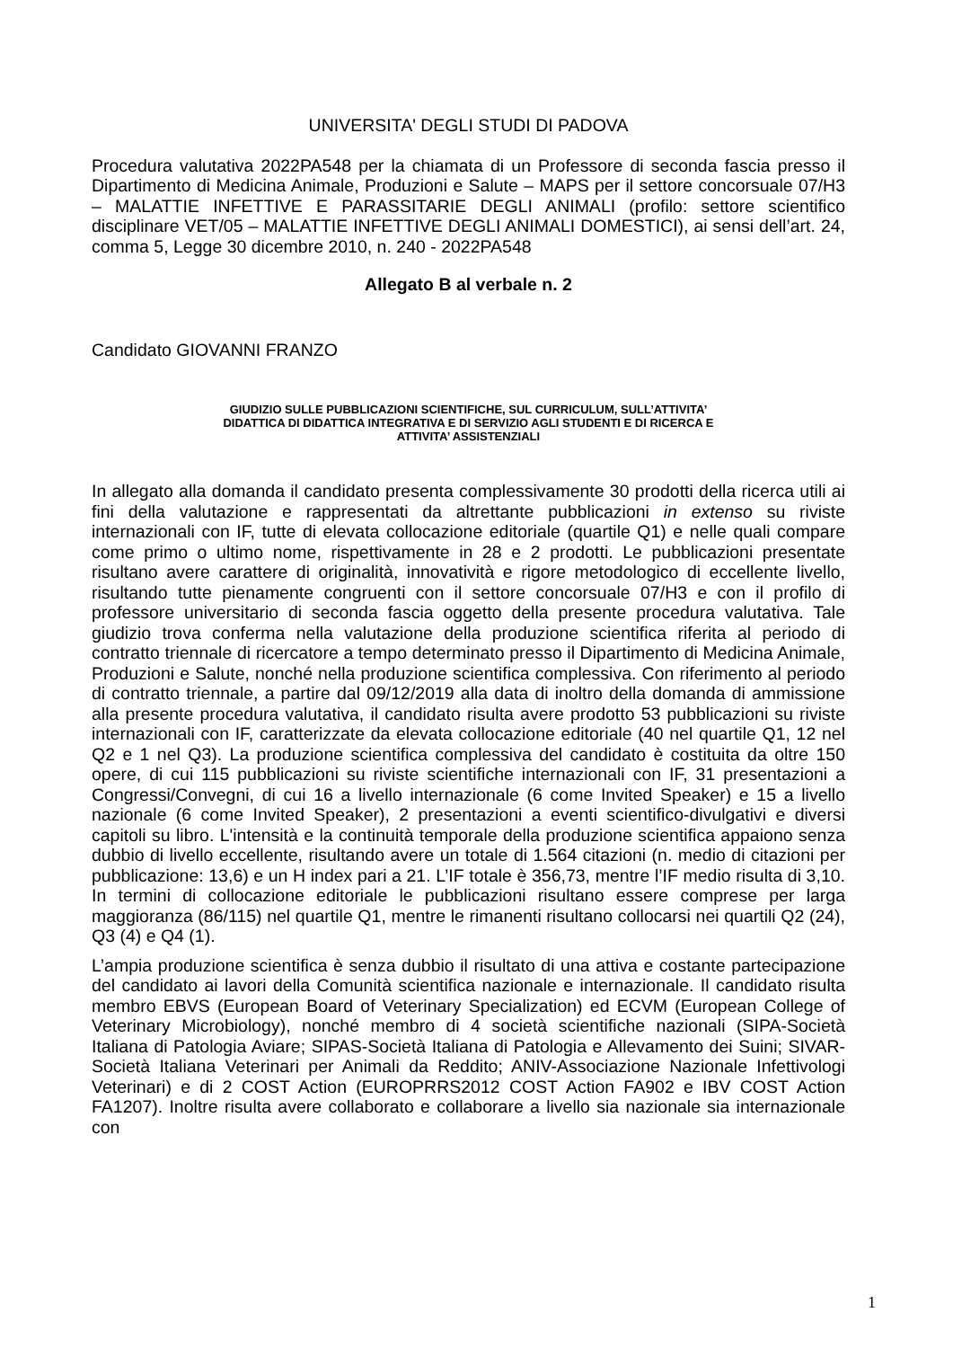UNIVERSITA' DEGLI STUDI DI PADOVA
Procedura valutativa 2022PA548 per la chiamata di un Professore di seconda fascia presso il Dipartimento di Medicina Animale, Produzioni e Salute – MAPS per il settore concorsuale 07/H3 – MALATTIE INFETTIVE E PARASSITARIE DEGLI ANIMALI (profilo: settore scientifico disciplinare VET/05 – MALATTIE INFETTIVE DEGLI ANIMALI DOMESTICI), ai sensi dell’art. 24, comma 5, Legge 30 dicembre 2010, n. 240 - 2022PA548
Allegato B al verbale n. 2
Candidato GIOVANNI FRANZO
GIUDIZIO SULLE PUBBLICAZIONI SCIENTIFICHE, SUL CURRICULUM, SULL’ATTIVITA’
DIDATTICA DI DIDATTICA INTEGRATIVA E DI SERVIZIO AGLI STUDENTI E DI RICERCA E
ATTIVITA’ ASSISTENZIALI
In allegato alla domanda il candidato presenta complessivamente 30 prodotti della ricerca utili ai fini della valutazione e rappresentati da altrettante pubblicazioni in extenso su riviste internazionali con IF, tutte di elevata collocazione editoriale (quartile Q1) e nelle quali compare come primo o ultimo nome, rispettivamente in 28 e 2 prodotti. Le pubblicazioni presentate risultano avere carattere di originalità, innovatività e rigore metodologico di eccellente livello, risultando tutte pienamente congruenti con il settore concorsuale 07/H3 e con il profilo di professore universitario di seconda fascia oggetto della presente procedura valutativa. Tale giudizio trova conferma nella valutazione della produzione scientifica riferita al periodo di contratto triennale di ricercatore a tempo determinato presso il Dipartimento di Medicina Animale, Produzioni e Salute, nonché nella produzione scientifica complessiva. Con riferimento al periodo di contratto triennale, a partire dal 09/12/2019 alla data di inoltro della domanda di ammissione alla presente procedura valutativa, il candidato risulta avere prodotto 53 pubblicazioni su riviste internazionali con IF, caratterizzate da elevata collocazione editoriale (40 nel quartile Q1, 12 nel Q2 e 1 nel Q3). La produzione scientifica complessiva del candidato è costituita da oltre 150 opere, di cui 115 pubblicazioni su riviste scientifiche internazionali con IF, 31 presentazioni a Congressi/Convegni, di cui 16 a livello internazionale (6 come Invited Speaker) e 15 a livello nazionale (6 come Invited Speaker), 2 presentazioni a eventi scientifico-divulgativi e diversi capitoli su libro. L'intensità e la continuità temporale della produzione scientifica appaiono senza dubbio di livello eccellente, risultando avere un totale di 1.564 citazioni (n. medio di citazioni per pubblicazione: 13,6) e un H index pari a 21. L’IF totale è 356,73, mentre l’IF medio risulta di 3,10. In termini di collocazione editoriale le pubblicazioni risultano essere comprese per larga maggioranza (86/115) nel quartile Q1, mentre le rimanenti risultano collocarsi nei quartili Q2 (24), Q3 (4) e Q4 (1).
L’ampia produzione scientifica è senza dubbio il risultato di una attiva e costante partecipazione del candidato ai lavori della Comunità scientifica nazionale e internazionale. Il candidato risulta membro EBVS (European Board of Veterinary Specialization) ed ECVM (European College of Veterinary Microbiology), nonché membro di 4 società scientifiche nazionali (SIPA-Società Italiana di Patologia Aviare; SIPAS-Società Italiana di Patologia e Allevamento dei Suini; SIVAR-Società Italiana Veterinari per Animali da Reddito; ANIV-Associazione Nazionale Infettivologi Veterinari) e di 2 COST Action (EUROPRRS2012 COST Action FA902 e IBV COST Action FA1207). Inoltre risulta avere collaborato e collaborare a livello sia nazionale sia internazionale con
1